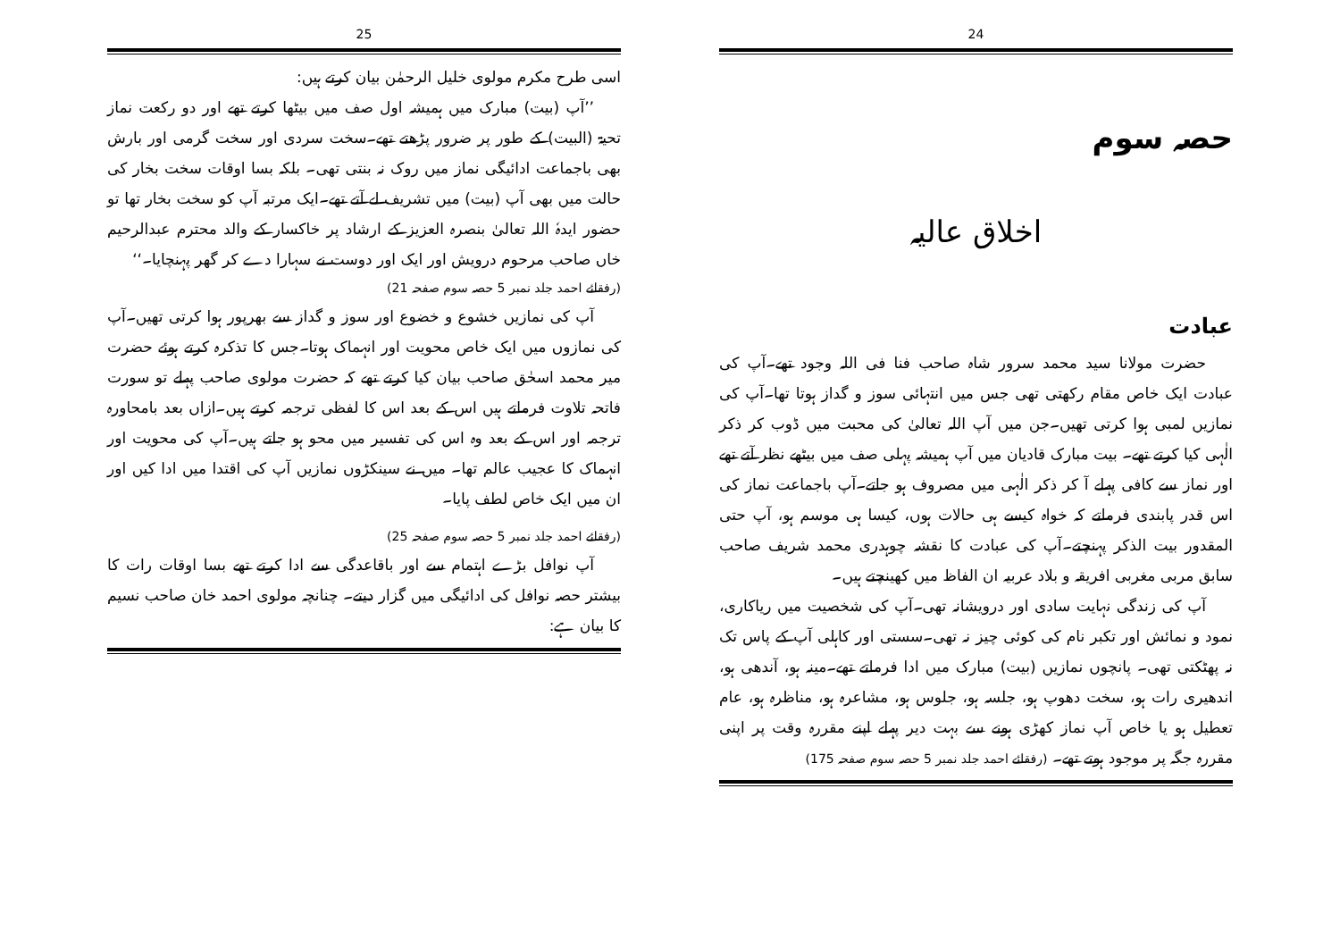24
حصہ سوم
اخلاق عالیہ
عبادت
حضرت مولانا سید محمد سرور شاہ صاحب فنا فی اللہ وجود تھے۔آپ کی عبادت ایک خاص مقام رکھتی تھی جس میں انتہائی سوز و گداز ہوتا تھا۔آپ کی نمازیں لمبی ہوا کرتی تھیں۔جن میں آپ اللہ تعالیٰ کی محبت میں ڈوب کر ذکر الٰہی کیا کرتے تھے۔ بیت مبارک قادیان میں آپ ہمیشہ پہلی صف میں بیٹھے نظر آتے تھے اور نماز سے کافی پہلے آ کر ذکر الٰہی میں مصروف ہو جاتے۔آپ باجماعت نماز کی اس قدر پابندی فرماتے کہ خواہ کیسے ہی حالات ہوں، کیسا ہی موسم ہو، آپ حتی المقدور بیت الذکر پہنچتے۔آپ کی عبادت کا نقشہ چوہدری محمد شریف صاحب سابق مربی مغربی افریقہ و بلاد عربیہ ان الفاظ میں کھینچتے ہیں۔
آپ کی زندگی نہایت سادی اور درویشانہ تھی۔آپ کی شخصیت میں ریاکاری، نمود و نمائش اور تکبر نام کی کوئی چیز نہ تھی۔سستی اور کاہلی آپ کے پاس تک نہ پھٹکتی تھی۔ پانچوں نمازیں (بیت) مبارک میں ادا فرماتے تھے۔مینہ ہو، آندھی ہو، اندھیری رات ہو، سخت دھوپ ہو، جلسہ ہو، جلوس ہو، مشاعرہ ہو، مناظرہ ہو، عام تعطیل ہو یا خاص آپ نماز کھڑی ہونے سے بہت دیر پہلے اپنے مقررہ وقت پر اپنی مقررہ جگہ پر موجود ہوتے تھے۔ (رفقائے احمد جلد نمبر 5 حصہ سوم صفحہ 175)
25
اسی طرح مکرم مولوی خلیل الرحمٰن بیان کرتے ہیں:
’’آپ (بیت) مبارک میں ہمیشہ اول صف میں بیٹھا کرتے تھے اور دو رکعت نماز تحیۃ (البیت) کے طور پر ضرور پڑھتے تھے۔سخت سردی اور سخت گرمی اور بارش بھی باجماعت ادائیگی نماز میں روک نہ بنتی تھی۔ بلکہ بسا اوقات سخت بخار کی حالت میں بھی آپ (بیت) میں تشریف لے آتے تھے۔ایک مرتبہ آپ کو سخت بخار تھا تو حضور ایدہٗ اللہ تعالیٰ بنصرہ العزیز کے ارشاد پر خاکسار کے والد محترم عبدالرحیم خاں صاحب مرحوم درویش اور ایک اور دوست نے سہارا دے کر گھر پہنچایا۔‘‘
(رفقائے احمد جلد نمبر 5 حصہ سوم صفحہ 21)
آپ کی نمازیں خشوع و خضوع اور سوز و گداز سے بھرپور ہوا کرتی تھیں۔آپ کی نمازوں میں ایک خاص محویت اور انہماک ہوتا۔جس کا تذکرہ کرتے ہوئے حضرت میر محمد اسحٰق صاحب بیان کیا کرتے تھے کہ حضرت مولوی صاحب پہلے تو سورت فاتحہ تلاوت فرماتے ہیں اس کے بعد اس کا لفظی ترجمہ کرتے ہیں۔ازاں بعد بامحاورہ ترجمہ اور اس کے بعد وہ اس کی تفسیر میں محو ہو جاتے ہیں۔آپ کی محویت اور انہماک کا عجیب عالم تھا۔ میں نے سینکڑوں نمازیں آپ کی اقتدا میں ادا کیں اور ان میں ایک خاص لطف پایا۔
(رفقائے احمد جلد نمبر 5 حصہ سوم صفحہ 25)
آپ نوافل بڑے اہتمام سے اور باقاعدگی سے ادا کرتے تھے بسا اوقات رات کا بیشتر حصہ نوافل کی ادائیگی میں گزار دیتے۔ چنانچہ مولوی احمد خان صاحب نسیم کا بیان ہے: